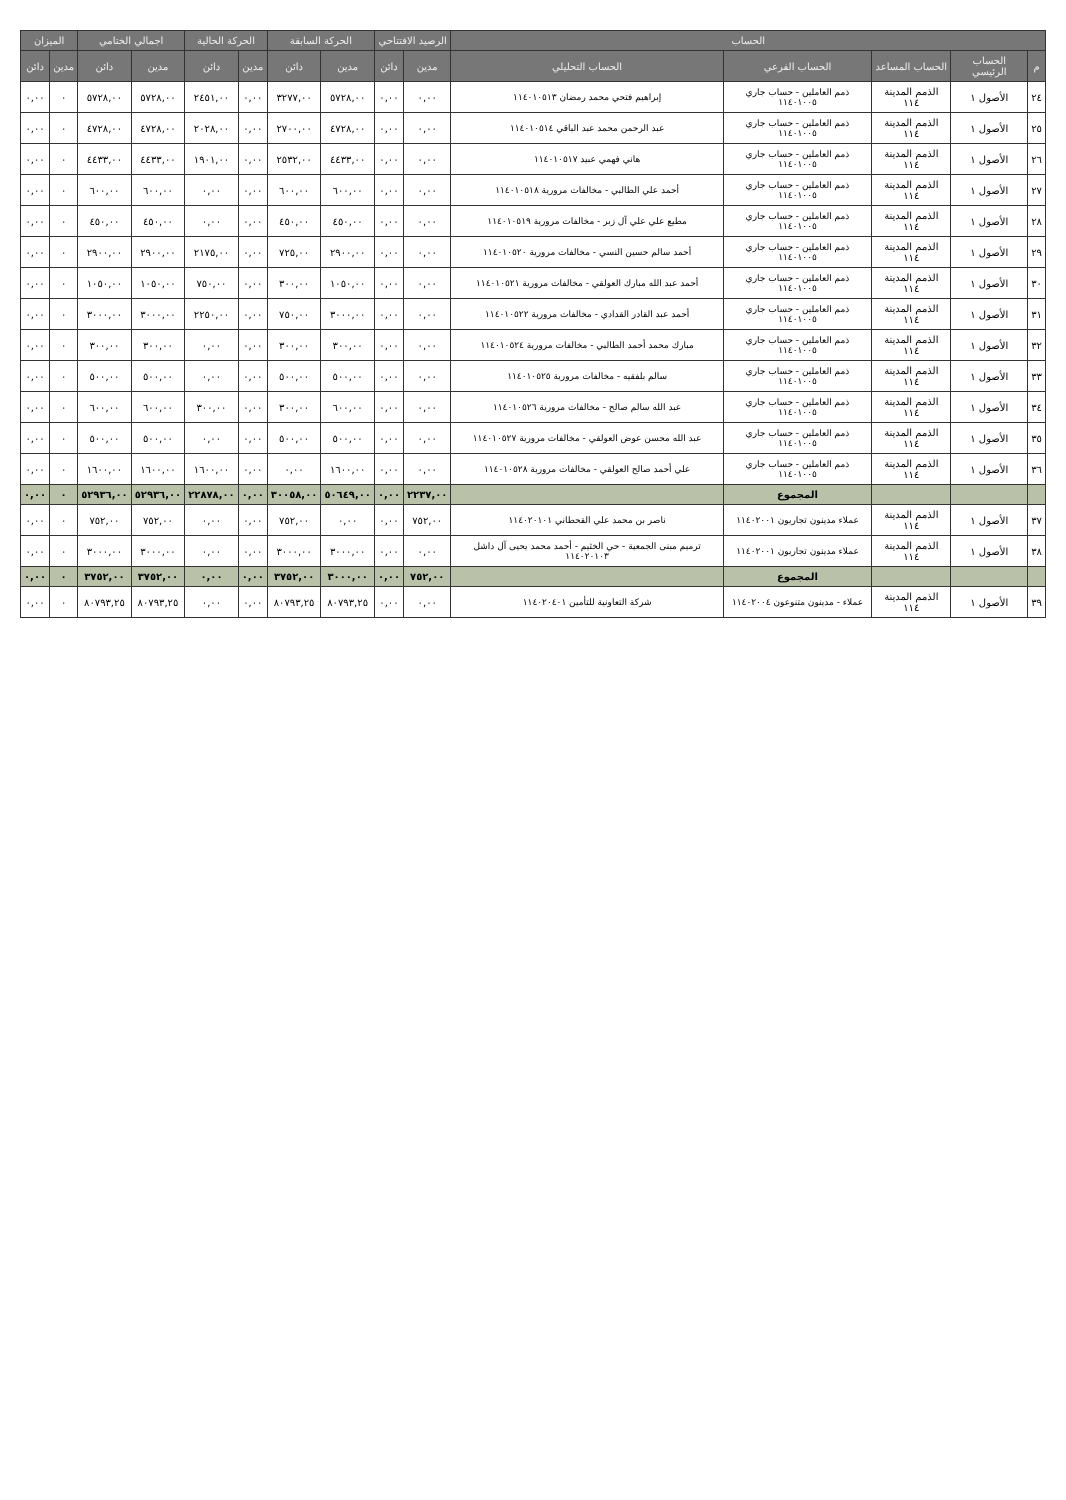| الحساب | | | | | الرصيد الافتتاحي | | الحركة السابقة | | الحركة الحالية | | اجمالي الختامي | | الميزان | |
| --- | --- | --- | --- | --- | --- | --- | --- | --- | --- | --- | --- | --- | --- | --- |
| م | الحساب الرئيسي | الحساب المساعد | الحساب الفرعي | الحساب التحليلي | مدين | دائن | مدين | دائن | مدين | دائن | مدين | دائن | مدين | دائن |
| ٢٤ | الأصول ١ | الذمم المدينة ١١٤ | ذمم العاملين - حساب جاري ١١٤٠١٠٠٥ | إبراهيم فتحي محمد رمضان ١١٤٠١٠٥١٣ | ٠,٠٠ | ٠,٠٠ | ٥٧٢٨,٠٠ | ٣٢٧٧,٠٠ | ٠,٠٠ | ٢٤٥١,٠٠ | ٥٧٢٨,٠٠ | ٥٧٢٨,٠٠ | ٠ | ٠,٠٠ |
| ٢٥ | الأصول ١ | الذمم المدينة ١١٤ | ذمم العاملين - حساب جاري ١١٤٠١٠٠٥ | عبد الرحمن محمد عبد الباقي ١١٤٠١٠٥١٤ | ٠,٠٠ | ٠,٠٠ | ٤٧٢٨,٠٠ | ٢٧٠٠,٠٠ | ٠,٠٠ | ٢٠٢٨,٠٠ | ٤٧٢٨,٠٠ | ٤٧٢٨,٠٠ | ٠ | ٠,٠٠ |
| ٢٦ | الأصول ١ | الذمم المدينة ١١٤ | ذمم العاملين - حساب جاري ١١٤٠١٠٠٥ | هاني فهمي عبيد ١١٤٠١٠٥١٧ | ٠,٠٠ | ٠,٠٠ | ٤٤٣٣,٠٠ | ٢٥٣٢,٠٠ | ٠,٠٠ | ١٩٠١,٠٠ | ٤٤٣٣,٠٠ | ٤٤٣٣,٠٠ | ٠ | ٠,٠٠ |
| ٢٧ | الأصول ١ | الذمم المدينة ١١٤ | ذمم العاملين - حساب جاري ١١٤٠١٠٠٥ | أحمد علي الطالبي - مخالفات مرورية ١١٤٠١٠٥١٨ | ٠,٠٠ | ٠,٠٠ | ٦٠٠,٠٠ | ٦٠٠,٠٠ | ٠,٠٠ | ٠,٠٠ | ٦٠٠,٠٠ | ٦٠٠,٠٠ | ٠ | ٠,٠٠ |
| ٢٨ | الأصول ١ | الذمم المدينة ١١٤ | ذمم العاملين - حساب جاري ١١٤٠١٠٠٥ | مطيع علي علي آل زبر - مخالفات مرورية ١١٤٠١٠٥١٩ | ٠,٠٠ | ٠,٠٠ | ٤٥٠,٠٠ | ٤٥٠,٠٠ | ٠,٠٠ | ٠,٠٠ | ٤٥٠,٠٠ | ٤٥٠,٠٠ | ٠ | ٠,٠٠ |
| ٢٩ | الأصول ١ | الذمم المدينة ١١٤ | ذمم العاملين - حساب جاري ١١٤٠١٠٠٥ | أحمد سالم حسين النسي - مخالفات مرورية ١١٤٠١٠٥٢٠ | ٠,٠٠ | ٠,٠٠ | ٢٩٠٠,٠٠ | ٧٢٥,٠٠ | ٠,٠٠ | ٢١٧٥,٠٠ | ٢٩٠٠,٠٠ | ٢٩٠٠,٠٠ | ٠ | ٠,٠٠ |
| ٣٠ | الأصول ١ | الذمم المدينة ١١٤ | ذمم العاملين - حساب جاري ١١٤٠١٠٠٥ | أحمد عبد الله مبارك العولقي - مخالفات مرورية ١١٤٠١٠٥٢١ | ٠,٠٠ | ٠,٠٠ | ١٠٥٠,٠٠ | ٣٠٠,٠٠ | ٠,٠٠ | ٧٥٠,٠٠ | ١٠٥٠,٠٠ | ١٠٥٠,٠٠ | ٠ | ٠,٠٠ |
| ٣١ | الأصول ١ | الذمم المدينة ١١٤ | ذمم العاملين - حساب جاري ١١٤٠١٠٠٥ | أحمد عبد القادر القدادي - مخالفات مرورية ١١٤٠١٠٥٢٢ | ٠,٠٠ | ٠,٠٠ | ٣٠٠٠,٠٠ | ٧٥٠,٠٠ | ٠,٠٠ | ٢٢٥٠,٠٠ | ٣٠٠٠,٠٠ | ٣٠٠٠,٠٠ | ٠ | ٠,٠٠ |
| ٣٢ | الأصول ١ | الذمم المدينة ١١٤ | ذمم العاملين - حساب جاري ١١٤٠١٠٠٥ | مبارك محمد أحمد الطالبي - مخالفات مرورية ١١٤٠١٠٥٢٤ | ٠,٠٠ | ٠,٠٠ | ٣٠٠,٠٠ | ٣٠٠,٠٠ | ٠,٠٠ | ٠,٠٠ | ٣٠٠,٠٠ | ٣٠٠,٠٠ | ٠ | ٠,٠٠ |
| ٣٣ | الأصول ١ | الذمم المدينة ١١٤ | ذمم العاملين - حساب جاري ١١٤٠١٠٠٥ | سالم بلفقيه - مخالفات مرورية ١١٤٠١٠٥٢٥ | ٠,٠٠ | ٠,٠٠ | ٥٠٠,٠٠ | ٥٠٠,٠٠ | ٠,٠٠ | ٠,٠٠ | ٥٠٠,٠٠ | ٥٠٠,٠٠ | ٠ | ٠,٠٠ |
| ٣٤ | الأصول ١ | الذمم المدينة ١١٤ | ذمم العاملين - حساب جاري ١١٤٠١٠٠٥ | عبد الله سالم صالح - مخالفات مرورية ١١٤٠١٠٥٢٦ | ٠,٠٠ | ٠,٠٠ | ٦٠٠,٠٠ | ٣٠٠,٠٠ | ٠,٠٠ | ٣٠٠,٠٠ | ٦٠٠,٠٠ | ٦٠٠,٠٠ | ٠ | ٠,٠٠ |
| ٣٥ | الأصول ١ | الذمم المدينة ١١٤ | ذمم العاملين - حساب جاري ١١٤٠١٠٠٥ | عبد الله محسن عوض العولقي - مخالفات مرورية ١١٤٠١٠٥٢٧ | ٠,٠٠ | ٠,٠٠ | ٥٠٠,٠٠ | ٥٠٠,٠٠ | ٠,٠٠ | ٠,٠٠ | ٥٠٠,٠٠ | ٥٠٠,٠٠ | ٠ | ٠,٠٠ |
| ٣٦ | الأصول ١ | الذمم المدينة ١١٤ | ذمم العاملين - حساب جاري ١١٤٠١٠٠٥ | علي أحمد صالح العولقي - مخالفات مرورية ١١٤٠١٠٥٢٨ | ٠,٠٠ | ٠,٠٠ | ١٦٠٠,٠٠ | ٠,٠٠ | ٠,٠٠ | ١٦٠٠,٠٠ | ١٦٠٠,٠٠ | ١٦٠٠,٠٠ | ٠ | ٠,٠٠ |
| | | | المجموع | | ٢٢٣٧,٠٠ | ٠,٠٠ | ٥٠٦٤٩,٠٠ | ٣٠٠٥٨,٠٠ | ٠,٠٠ | ٢٢٨٧٨,٠٠ | ٥٢٩٣٦,٠٠ | ٥٢٩٣٦,٠٠ | ٠ | ٠,٠٠ |
| ٣٧ | الأصول ١ | الذمم المدينة ١١٤ | عملاء مدينون تجاريون ١١٤٠٢٠٠١ | ناصر بن محمد علي القحطاني ١١٤٠٢٠١٠١ | ٧٥٢,٠٠ | ٠,٠٠ | ٠,٠٠ | ٧٥٢,٠٠ | ٠,٠٠ | ٠,٠٠ | ٧٥٢,٠٠ | ٧٥٢,٠٠ | ٠ | ٠,٠٠ |
| ٣٨ | الأصول ١ | الذمم المدينة ١١٤ | عملاء مدينون تجاريون ١١٤٠٢٠٠١ | ترميم مبنى الجمعية - حي الخثيم - أحمد محمد يحيى آل داشل ١١٤٠٢٠١٠٣ | ٠,٠٠ | ٠,٠٠ | ٣٠٠٠,٠٠ | ٣٠٠٠,٠٠ | ٠,٠٠ | ٠,٠٠ | ٣٠٠٠,٠٠ | ٣٠٠٠,٠٠ | ٠ | ٠,٠٠ |
| | | | المجموع | | ٧٥٢,٠٠ | ٠,٠٠ | ٣٠٠٠,٠٠ | ٣٧٥٢,٠٠ | ٠,٠٠ | ٠,٠٠ | ٣٧٥٢,٠٠ | ٣٧٥٢,٠٠ | ٠ | ٠,٠٠ |
| ٣٩ | الأصول ١ | الذمم المدينة ١١٤ | عملاء - مدينون متنوعون ١١٤٠٢٠٠٤ | شركة التعاونية للتأمين ١١٤٠٢٠٤٠١ | ٠,٠٠ | ٠,٠٠ | ٨٠٧٩٣,٢٥ | ٨٠٧٩٣,٢٥ | ٠,٠٠ | ٠,٠٠ | ٨٠٧٩٣,٢٥ | ٨٠٧٩٣,٢٥ | ٠ | ٠,٠٠ |